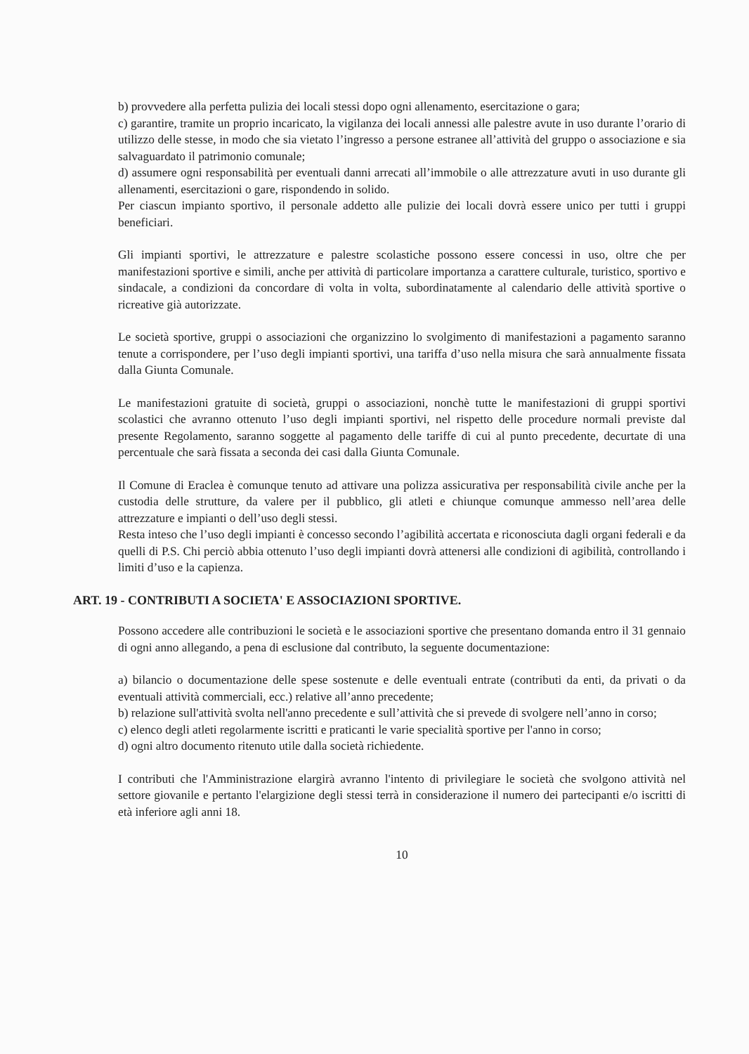b) provvedere alla perfetta pulizia dei locali stessi dopo ogni allenamento, esercitazione o gara;
c) garantire, tramite un proprio incaricato, la vigilanza dei locali annessi alle palestre avute in uso durante l’orario di utilizzo delle stesse, in modo che sia vietato l’ingresso a persone estranee all’attività del gruppo o associazione e sia salvaguardato il patrimonio comunale;
d) assumere ogni responsabilità per eventuali danni arrecati all’immobile o alle attrezzature avuti in uso durante gli allenamenti, esercitazioni o gare, rispondendo in solido.
Per ciascun impianto sportivo, il personale addetto alle pulizie dei locali dovrà essere unico per tutti i gruppi beneficiari.
Gli impianti sportivi, le attrezzature e palestre scolastiche possono essere concessi in uso, oltre che per manifestazioni sportive e simili, anche per attività di particolare importanza a carattere culturale, turistico, sportivo e sindacale, a condizioni da concordare di volta in volta, subordinatamente al calendario delle attività sportive o ricreative già autorizzate.
Le società sportive, gruppi o associazioni che organizzino lo svolgimento di manifestazioni a pagamento saranno tenute a corrispondere, per l’uso degli impianti sportivi, una tariffa d’uso nella misura che sarà annualmente fissata dalla Giunta Comunale.
Le manifestazioni gratuite di società, gruppi o associazioni, nonchè tutte le manifestazioni di gruppi sportivi scolastici che avranno ottenuto l’uso degli impianti sportivi, nel rispetto delle procedure normali previste dal presente Regolamento, saranno soggette al pagamento delle tariffe di cui al punto precedente, decurtate di una percentuale che sarà fissata a seconda dei casi dalla Giunta Comunale.
Il Comune di Eraclea è comunque tenuto ad attivare una polizza assicurativa per responsabilità civile anche per la custodia delle strutture, da valere per il pubblico, gli atleti e chiunque comunque ammesso nell’area delle attrezzature e impianti o dell’uso degli stessi.
Resta inteso che l’uso degli impianti è concesso secondo l’agibilità accertata e riconosciuta dagli organi federali e da quelli di P.S. Chi perciò abbia ottenuto l’uso degli impianti dovrà attenersi alle condizioni di agibilità, controllando i limiti d’uso e la capienza.
ART. 19 - CONTRIBUTI A SOCIETA' E ASSOCIAZIONI SPORTIVE.
Possono accedere alle contribuzioni le società e le associazioni sportive che presentano domanda entro il 31 gennaio di ogni anno allegando, a pena di esclusione dal contributo, la seguente documentazione:
a) bilancio o documentazione delle spese sostenute e delle eventuali entrate (contributi da enti, da privati o da eventuali attività commerciali, ecc.) relative all’anno precedente;
b) relazione sull'attività svolta nell'anno precedente e sull’attività che si prevede di svolgere nell’anno in corso;
c) elenco degli atleti regolarmente iscritti e praticanti le varie specialità sportive per l'anno in corso;
d) ogni altro documento ritenuto utile dalla società richiedente.
I contributi che l'Amministrazione elargirà avranno l'intento di privilegiare le società che svolgono attività nel settore giovanile e pertanto l'elargizione degli stessi terrà in considerazione il numero dei partecipanti e/o iscritti di età inferiore agli anni 18.
10